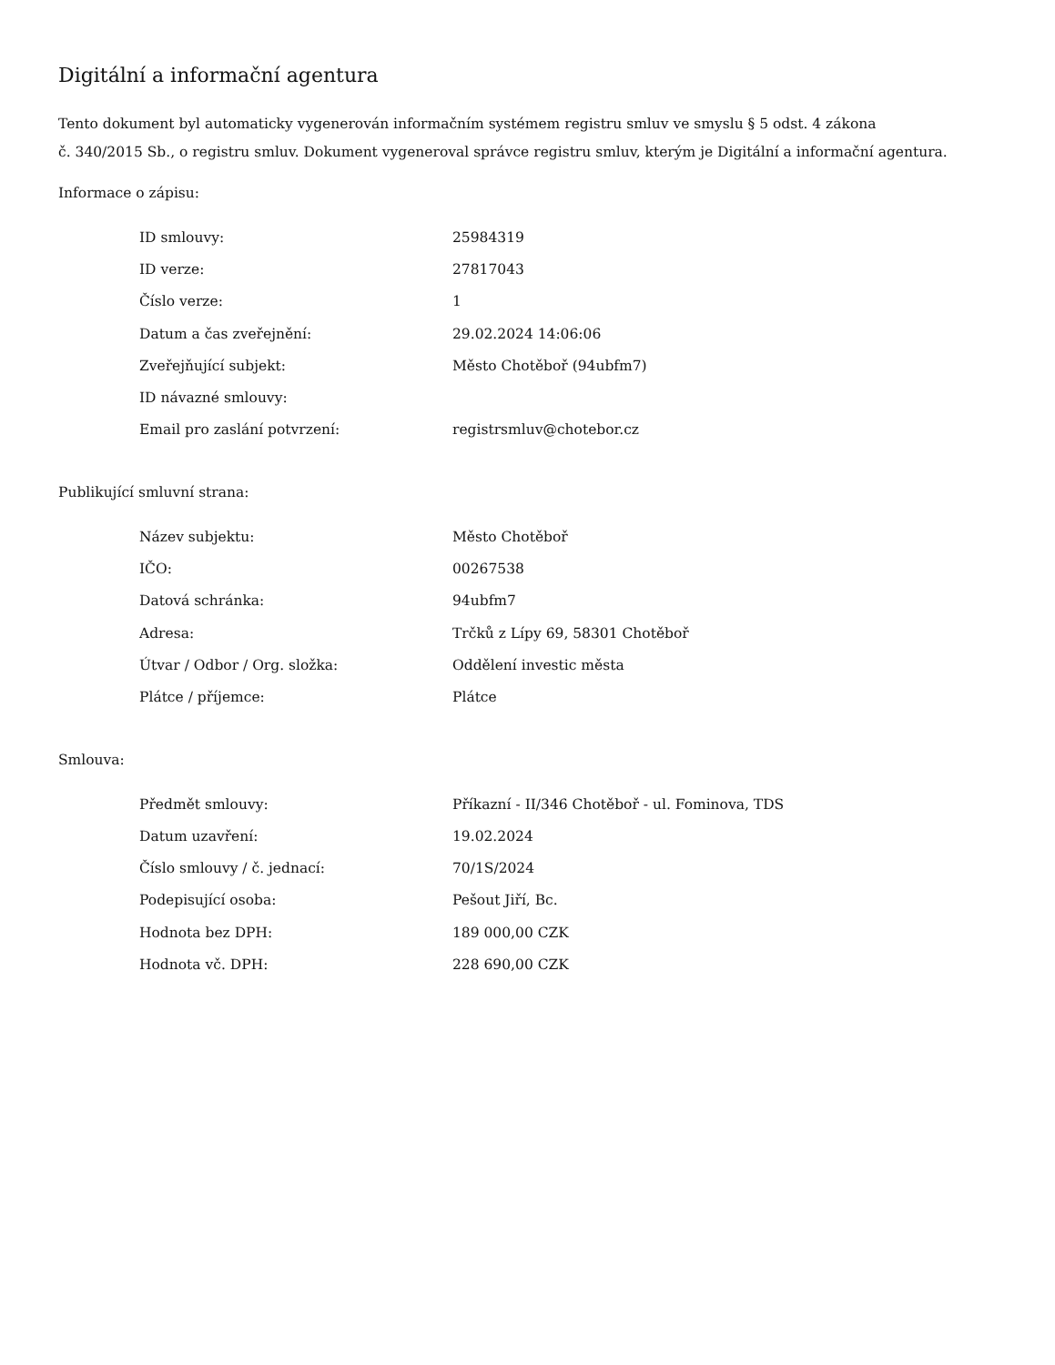Digitální a informační agentura
Tento dokument byl automaticky vygenerován informačním systémem registru smluv ve smyslu § 5 odst. 4 zákona
č. 340/2015 Sb., o registru smluv. Dokument vygeneroval správce registru smluv, kterým je Digitální a informační agentura.
Informace o zápisu:
| ID smlouvy: | 25984319 |
| ID verze: | 27817043 |
| Číslo verze: | 1 |
| Datum a čas zveřejnění: | 29.02.2024 14:06:06 |
| Zveřejňující subjekt: | Město Chotěboř (94ubfm7) |
| ID návazné smlouvy: | |
| Email pro zaslání potvrzení: | registrsmluv@chotebor.cz |
Publikující smluvní strana:
| Název subjektu: | Město Chotěboř |
| IČO: | 00267538 |
| Datová schránka: | 94ubfm7 |
| Adresa: | Trčků z Lípy 69, 58301 Chotěboř |
| Útvar / Odbor / Org. složka: | Oddělení investic města |
| Plátce / příjemce: | Plátce |
Smlouva:
| Předmět smlouvy: | Příkazní - II/346 Chotěboř - ul. Fominova, TDS |
| Datum uzavření: | 19.02.2024 |
| Číslo smlouvy / č. jednací: | 70/1S/2024 |
| Podepisující osoba: | Pešout Jiří, Bc. |
| Hodnota bez DPH: | 189 000,00 CZK |
| Hodnota vč. DPH: | 228 690,00 CZK |